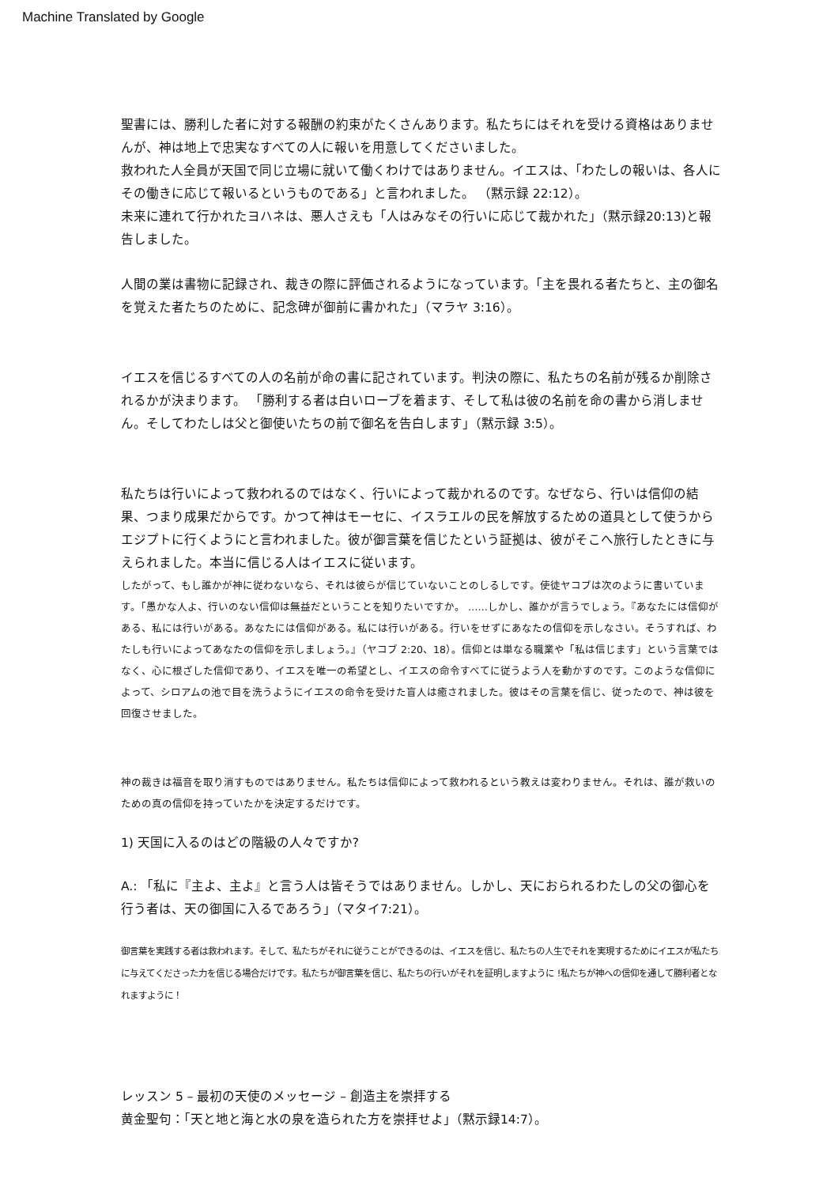Machine Translated by Google
聖書には、勝利した者に対する報酬の約束がたくさんあります。私たちにはそれを受ける資格はありませんが、神は地上で忠実なすべての人に報いを用意してくださいました。
救われた人全員が天国で同じ立場に就いて働くわけではありません。イエスは、「わたしの報いは、各人にその働きに応じて報いるというものである」と言われました。 （黙示録 22:12）。
未来に連れて行かれたヨハネは、悪人さえも「人はみなその行いに応じて裁かれた」（黙示録20:13)と報告しました。
人間の業は書物に記録され、裁きの際に評価されるようになっています。「主を畏れる者たちと、主の御名を覚えた者たちのために、記念碑が御前に書かれた」（マラヤ 3:16）。
イエスを信じるすべての人の名前が命の書に記されています。判決の際に、私たちの名前が残るか削除されるかが決まります。 「勝利する者は白いローブを着ます、そして私は彼の名前を命の書から消しません。そしてわたしは父と御使いたちの前で御名を告白します」（黙示録 3:5）。
私たちは行いによって救われるのではなく、行いによって裁かれるのです。なぜなら、行いは信仰の結果、つまり成果だからです。かつて神はモーセに、イスラエルの民を解放するための道具として使うからエジプトに行くようにと言われました。彼が御言葉を信じたという証拠は、彼がそこへ旅行したときに与えられました。本当に信じる人はイエスに従います。
したがって、もし誰かが神に従わないなら、それは彼らが信じていないことのしるしです。使徒ヤコブは次のように書いています。「愚かな人よ、行いのない信仰は無益だということを知りたいですか。 ……しかし、誰かが言うでしょう。『あなたには信仰がある、私には行いがある。あなたには信仰がある。私には行いがある。行いをせずにあなたの信仰を示しなさい。そうすれば、わたしも行いによってあなたの信仰を示しましょう。』（ヤコブ 2:20、18）。信仰とは単なる職業や「私は信じます」という言葉ではなく、心に根ざした信仰であり、イエスを唯一の希望とし、イエスの命令すべてに従うよう人を動かすのです。このような信仰によって、シロアムの池で目を洗うようにイエスの命令を受けた盲人は癒されました。彼はその言葉を信じ、従ったので、神は彼を回復させました。
神の裁きは福音を取り消すものではありません。私たちは信仰によって救われるという教えは変わりません。それは、誰が救いのための真の信仰を持っていたかを決定するだけです。
1) 天国に入るのはどの階級の人々ですか?
A.: 「私に『主よ、主よ』と言う人は皆そうではありません。しかし、天におられるわたしの父の御心を行う者は、天の御国に入るであろう」（マタイ7:21）。
御言葉を実践する者は救われます。そして、私たちがそれに従うことができるのは、イエスを信じ、私たちの人生でそれを実現するためにイエスが私たちに与えてくださった力を信じる場合だけです。私たちが御言葉を信じ、私たちの行いがそれを証明しますように !私たちが神への信仰を通して勝利者となれますように！
レッスン 5 – 最初の天使のメッセージ – 創造主を崇拝する
黄金聖句：「天と地と海と水の泉を造られた方を崇拝せよ」（黙示録14:7）。